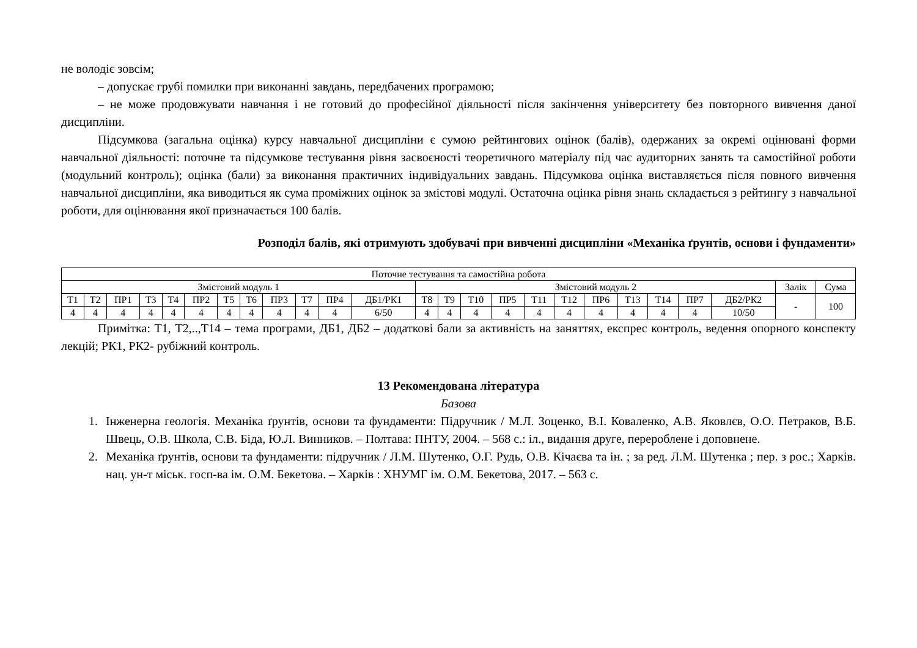не володіє зовсім;
– допускає грубі помилки при виконанні завдань, передбачених програмою;
– не може продовжувати навчання і не готовий до професійної діяльності після закінчення університету без повторного вивчення даної дисципліни.
Підсумкова (загальна оцінка) курсу навчальної дисципліни є сумою рейтингових оцінок (балів), одержаних за окремі оцінювані форми навчальної діяльності: поточне та підсумкове тестування рівня засвоєності теоретичного матеріалу під час аудиторних занять та самостійної роботи (модульний контроль); оцінка (бали) за виконання практичних індивідуальних завдань. Підсумкова оцінка виставляється після повного вивчення навчальної дисципліни, яка виводиться як сума проміжних оцінок за змістові модулі. Остаточна оцінка рівня знань складається з рейтингу з навчальної роботи, для оцінювання якої призначається 100 балів.
Розподіл балів, які отримують здобувачі при вивченні дисципліни «Механіка ґрунтів, основи і фундаменти»
| Поточне тестування та самостійна робота | | | | | | | | | | | | | | | | | | | | | | | | |
| Змістовий модуль 1 | | | | | | | | | | | | Змістовий модуль 2 | | | | | | | | | | | Залік | Сума |
| Т1 | Т2 | ПР1 | Т3 | Т4 | ПР2 | Т5 | Т6 | ПР3 | Т7 | ПР4 | ДБ1/РК1 | Т8 | Т9 | Т10 | ПР5 | Т11 | Т12 | ПР6 | Т13 | Т14 | ПР7 | ДБ2/РК2 | - | 100 |
| 4 | 4 | 4 | 4 | 4 | 4 | 4 | 4 | 4 | 4 | 4 | 6/50 | 4 | 4 | 4 | 4 | 4 | 4 | 4 | 4 | 4 | 4 | 10/50 | | |
Примітка: Т1, Т2,..,Т14 – тема програми, ДБ1, ДБ2 – додаткові бали за активність на заняттях, експрес контроль, ведення опорного конспекту лекцій; РК1, РК2- рубіжний контроль.
13 Рекомендована література
Базова
1. Інженерна геологія. Механіка ґрунтів, основи та фундаменти: Підручник / М.Л. Зоценко, В.І. Коваленко, А.В. Яковлєв, О.О. Петраков, В.Б. Швець, О.В. Школа, С.В. Біда, Ю.Л. Винников. – Полтава: ПНТУ, 2004. – 568 с.: іл., видання друге, перероблене і доповнене.
2. Механіка ґрунтів, основи та фундаменти: підручник / Л.М. Шутенко, О.Г. Рудь, О.В. Кічаєва та ін. ; за ред. Л.М. Шутенка ; пер. з рос.; Харків. нац. ун-т міськ. госп-ва ім. О.М. Бекетова. – Харків : ХНУМГ ім. О.М. Бекетова, 2017. – 563 с.